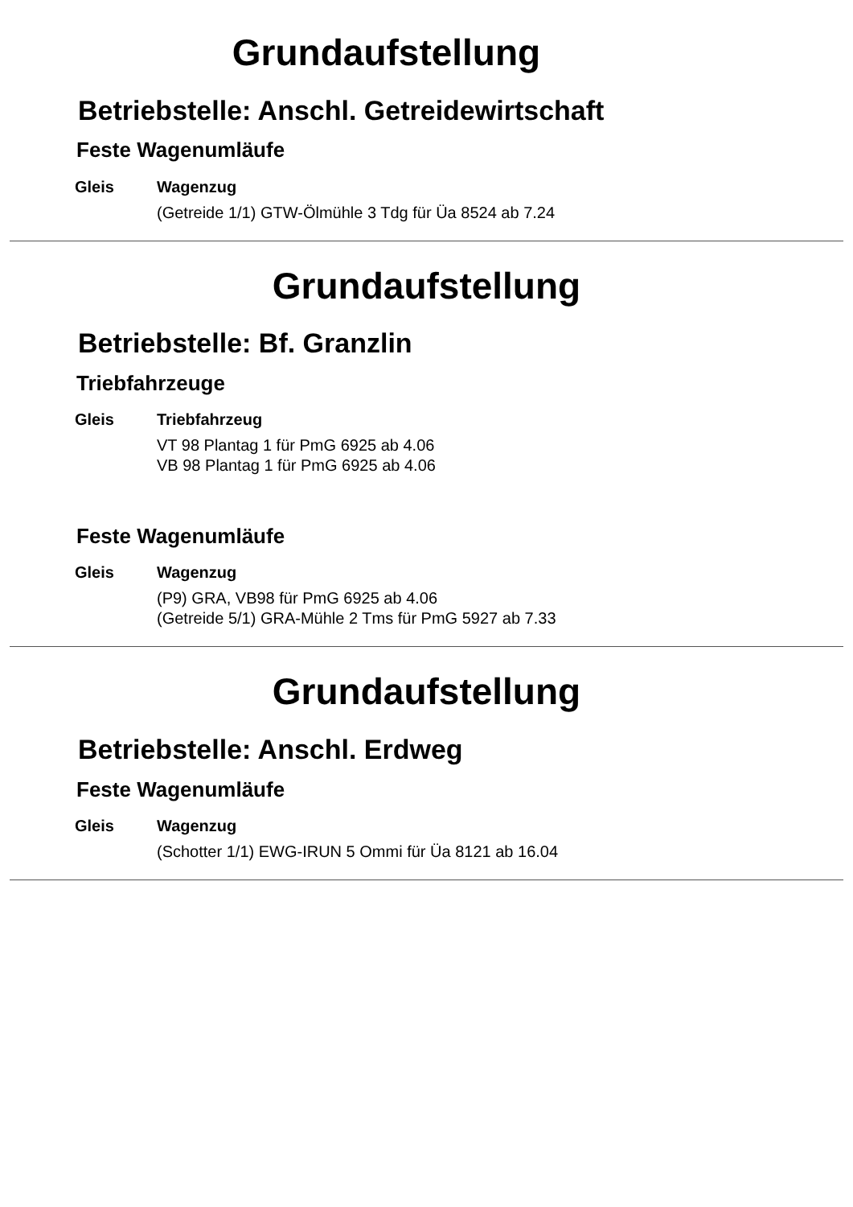Grundaufstellung
Betriebstelle: Anschl. Getreidewirtschaft
Feste Wagenumläufe
| Gleis | Wagenzug |
| --- | --- |
| | (Getreide 1/1) GTW-Ölmühle 3 Tdg für Üa 8524 ab 7.24 |
Grundaufstellung
Betriebstelle: Bf. Granzlin
Triebfahrzeuge
| Gleis | Triebfahrzeug |
| --- | --- |
| | VT 98 Plantag 1 für PmG 6925 ab 4.06 |
| | VB 98 Plantag 1 für PmG 6925 ab 4.06 |
Feste Wagenumläufe
| Gleis | Wagenzug |
| --- | --- |
| | (P9) GRA, VB98 für PmG 6925 ab 4.06 |
| | (Getreide 5/1) GRA-Mühle 2 Tms für PmG 5927 ab 7.33 |
Grundaufstellung
Betriebstelle: Anschl. Erdweg
Feste Wagenumläufe
| Gleis | Wagenzug |
| --- | --- |
| | (Schotter 1/1) EWG-IRUN 5 Ommi für Üa 8121 ab 16.04 |